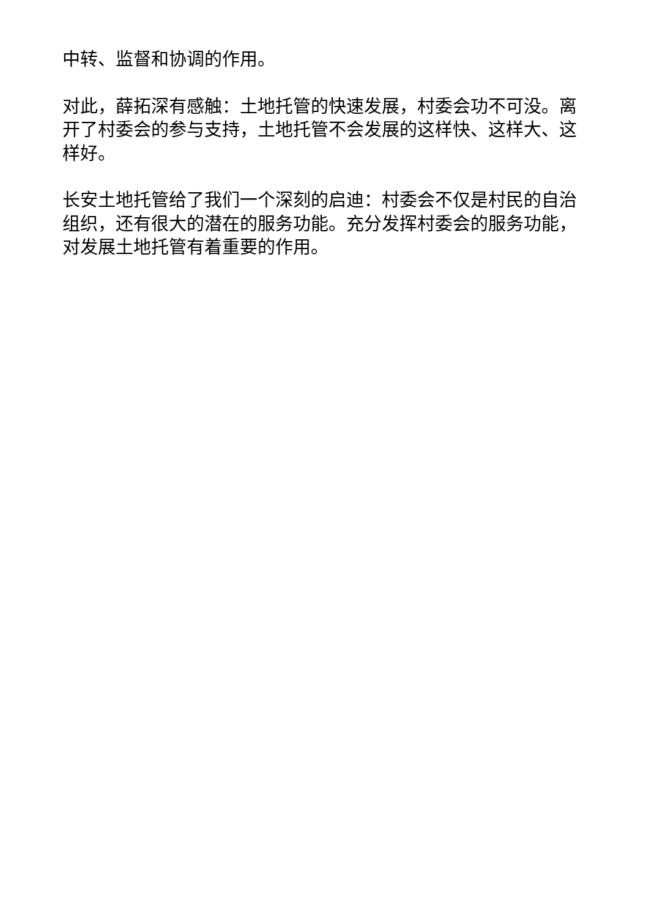中转、监督和协调的作用。
对此，薛拓深有感触：土地托管的快速发展，村委会功不可没。离开了村委会的参与支持，土地托管不会发展的这样快、这样大、这样好。
长安土地托管给了我们一个深刻的启迪：村委会不仅是村民的自治组织，还有很大的潜在的服务功能。充分发挥村委会的服务功能，对发展土地托管有着重要的作用。